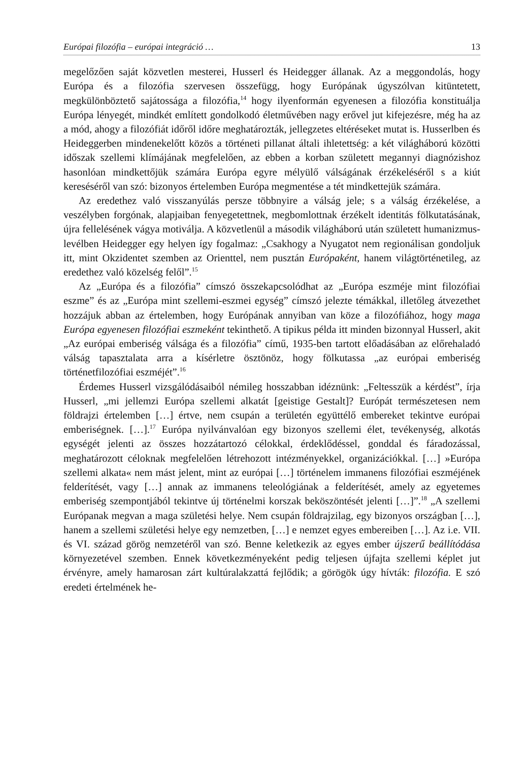Európai filozófia – európai integráció … 13
megelőzően saját közvetlen mesterei, Husserl és Heidegger állanak. Az a meggondolás, hogy Európa és a filozófia szervesen összefügg, hogy Európának úgyszólvan kitüntetett, megkülönböztető sajátossága a filozófia,<sup>14</sup> hogy ilyenformán egyenesen a filozófia konstituálja Európa lényegét, mindkét említett gondolkodó életművében nagy erővel jut kifejezésre, még ha az a mód, ahogy a filozófiát időről időre meghatározták, jellegzetes eltéréseket mutat is. Husserlben és Heideggerben mindenekelőtt közös a történeti pillanat általi ihletettség: a két világháború közötti időszak szellemi klímájának megfelelően, az ebben a korban született megannyi diagnózishoz hasonlóan mindkettőjük számára Európa egyre mélyülő válságának érzékeléséről s a kiút kereséséről van szó: bizonyos értelemben Európa megmentése a tét mindkettejük számára.
Az eredethez való visszanyúlás persze többnyire a válság jele; s a válság érzékelése, a veszélyben forgónak, alapjaiban fenyegetettnek, megbomlottnak érzékelt identitás fölkutatásának, újra fellelésének vágya motiválja. A közvetlenül a második világháború után született humanizmus-levélben Heidegger egy helyen így fogalmaz: „Csakhogy a Nyugatot nem regionálisan gondoljuk itt, mint Okzidentet szemben az Orienttel, nem pusztán Európaként, hanem világtörténetileg, az eredethez való közelség felől”.<sup>15</sup>
Az „Európa és a filozófia” címszó összekapcsolódhat az „Európa eszméje mint filozófiai eszme” és az „Európa mint szellemi-eszmei egység” címszó jelezte témákkal, illetőleg átvezethet hozzájuk abban az értelemben, hogy Európának annyiban van köze a filozófiához, hogy maga Európa egyenesen filozófiai eszmeként tekinthető. A tipikus példa itt minden bizonnyal Husserl, akit „Az európai emberiség válsága és a filozófia” című, 1935-ben tartott előadásában az előrehaladó válság tapasztalata arra a kísérletre ösztönöz, hogy fölkutassa „az európai emberiség történetfilozófiai eszméjét”.<sup>16</sup>
Érdemes Husserl vizsgálódásaiból némileg hosszabban idéznünk: „Feltesszük a kérdést”, írja Husserl, „mi jellemzi Európa szellemi alkatát [geistige Gestalt]? Európát természetesen nem földrajzi értelemben […] értve, nem csupán a területén együttélő embereket tekintve európai emberiségnek. […].<sup>17</sup> Európa nyilvánvalóan egy bizonyos szellemi élet, tevékenység, alkotás egységét jelenti az összes hozzátartozó célokkal, érdeklődéssel, gonddal és fáradozással, meghatározott céloknak megfelelően létrehozott intézményekkel, organizációkkal. […] »Európa szellemi alkata« nem mást jelent, mint az európai […] történelem immanens filozófiai eszméjének felderítését, vagy […] annak az immanens teleológiának a felderítését, amely az egyetemes emberiség szempontjából tekintve új történelmi korszak beköszöntését jelenti […]”.<sup>18</sup> „A szellemi Európanak megvan a maga születési helye. Nem csupán földrajzilag, egy bizonyos országban […], hanem a szellemi születési helye egy nemzetben, […] e nemzet egyes embereiben […]. Az i.e. VII. és VI. század görög nemzetéről van szó. Benne keletkezik az egyes ember újszerű beállítódása környezetével szemben. Ennek következményeként pedig teljesen újfajta szellemi képlet jut érvényre, amely hamarosan zárt kultúralakzattá fejlődik; a görögök úgy hívták: filozófia. E szó eredeti értelmének he-